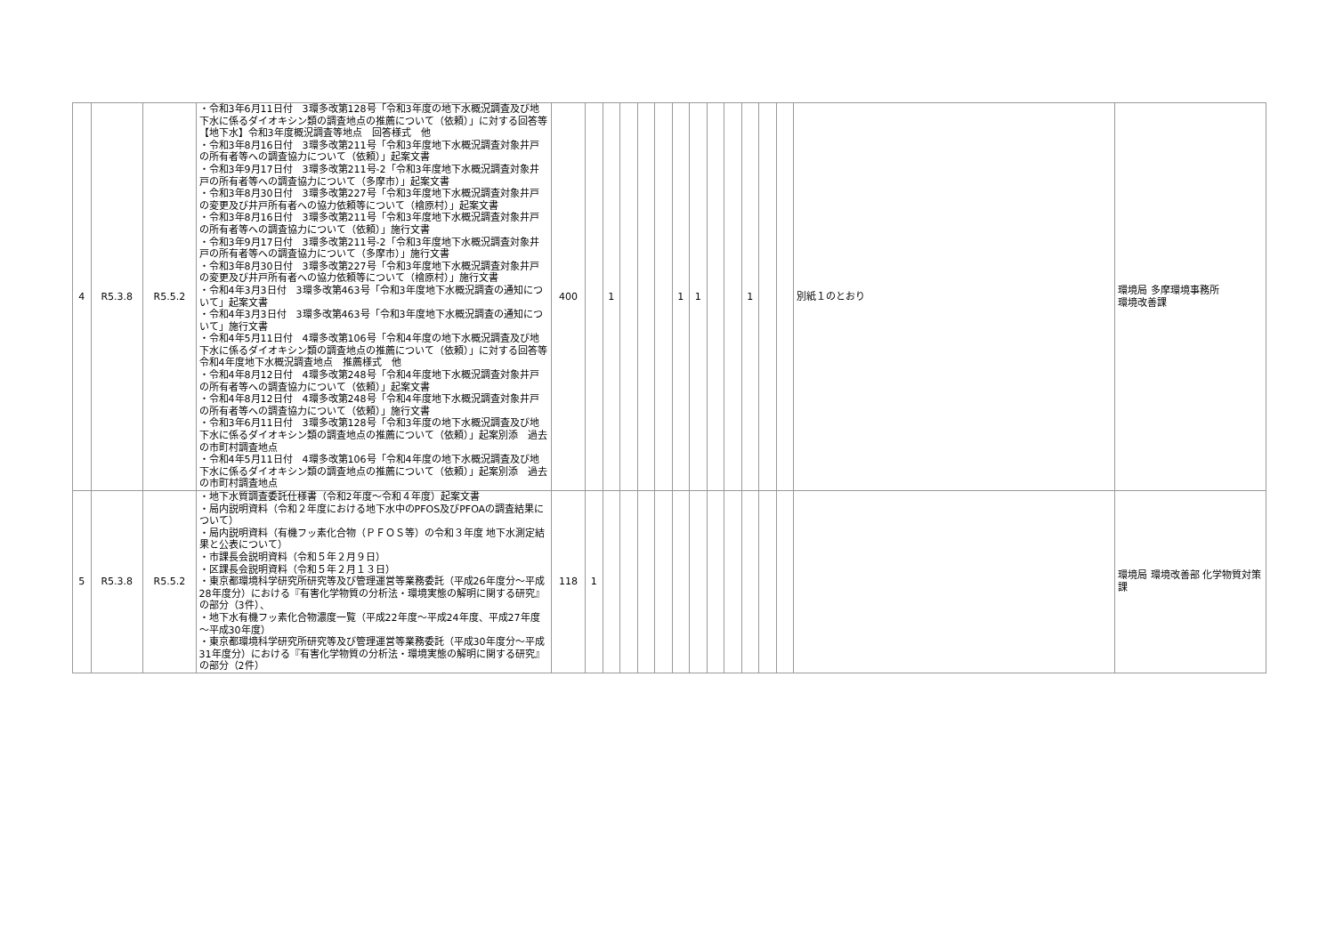| 4 | R5.3.8 | R5.5.2 | ・令和3年6月11日付 3環多改第128号「令和3年度の地下水概況調査及び地下水に係るダイオキシン類の調査地点の推薦について（依頼）」に対する回答等 【地下水】令和3年度概況調査等地点 回答様式 他 ・令和3年8月16日付 3環多改第211号「令和3年度地下水概況調査対象井戸の所有者等への調査協力について（依頼）」起案文書 ・令和3年9月17日付 3環多改第211号-2「令和3年度地下水概況調査対象井戸の所有者等への調査協力について（多摩市）」起案文書 ・令和3年8月30日付 3環多改第227号「令和3年度地下水概況調査対象井戸の変更及び井戸所有者への協力依頼等について（檜原村）」起案文書 ・令和3年8月16日付 3環多改第211号「令和3年度地下水概況調査対象井戸の所有者等への調査協力について（依頼）」施行文書 ・令和3年9月17日付 3環多改第211号-2「令和3年度地下水概況調査対象井戸の所有者等への調査協力について（多摩市）」施行文書 ・令和3年8月30日付 3環多改第227号「令和3年度地下水概況調査対象井戸の変更及び井戸所有者への協力依頼等について（檜原村）」施行文書 ・令和4年3月3日付 3環多改第463号「令和3年度地下水概況調査の通知について」起案文書 ・令和4年3月3日付 3環多改第463号「令和3年度地下水概況調査の通知について」施行文書 ・令和4年5月11日付 4環多改第106号「令和4年度の地下水概況調査及び地下水に係るダイオキシン類の調査地点の推薦について（依頼）」に対する回答等 令和4年度地下水概況調査地点 推薦様式 他 ・令和4年8月12日付 4環多改第248号「令和4年度地下水概況調査対象井戸の所有者等への調査協力について（依頼）」起案文書 ・令和4年8月12日付 4環多改第248号「令和4年度地下水概況調査対象井戸の所有者等への調査協力について（依頼）」施行文書 ・令和3年6月11日付 3環多改第128号「令和3年度の地下水概況調査及び地下水に係るダイオキシン類の調査地点の推薦について（依頼）」起案別添 過去の市町村調査地点 ・令和4年5月11日付 4環多改第106号「令和4年度の地下水概況調査及び地下水に係るダイオキシン類の調査地点の推薦について（依頼）」起案別添 過去の市町村調査地点 | 400 | | 1 | | | | 1 | 1 | | | 1 | | | 別紙１のとおり | 環境局 多摩環境事務所 環境改善課 |
| 5 | R5.3.8 | R5.5.2 | ・地下水質調査委託仕様書（令和2年度～令和４年度）起案文書 ・局内説明資料（令和２年度における地下水中のPFOS及びPFOAの調査結果について） ・局内説明資料（有機フッ素化合物（ＰＦＯＳ等）の令和３年度 地下水測定結果と公表について） ・市課長会説明資料（令和５年２月９日） ・区課長会説明資料（令和５年２月１３日） ・東京都環境科学研究所研究等及び管理運営等業務委託（平成26年度分～平成28年度分）における『有害化学物質の分析法・環境実態の解明に関する研究』の部分（3件）、 ・地下水有機フッ素化合物濃度一覧（平成22年度～平成24年度、平成27年度～平成30年度） ・東京都環境科学研究所研究等及び管理運営等業務委託（平成30年度分～平成31年度分）における『有害化学物質の分析法・環境実態の解明に関する研究』の部分（2件） | 118 | 1 | | | | | | | | | | | | | 環境局 環境改善部 化学物質対策課 |